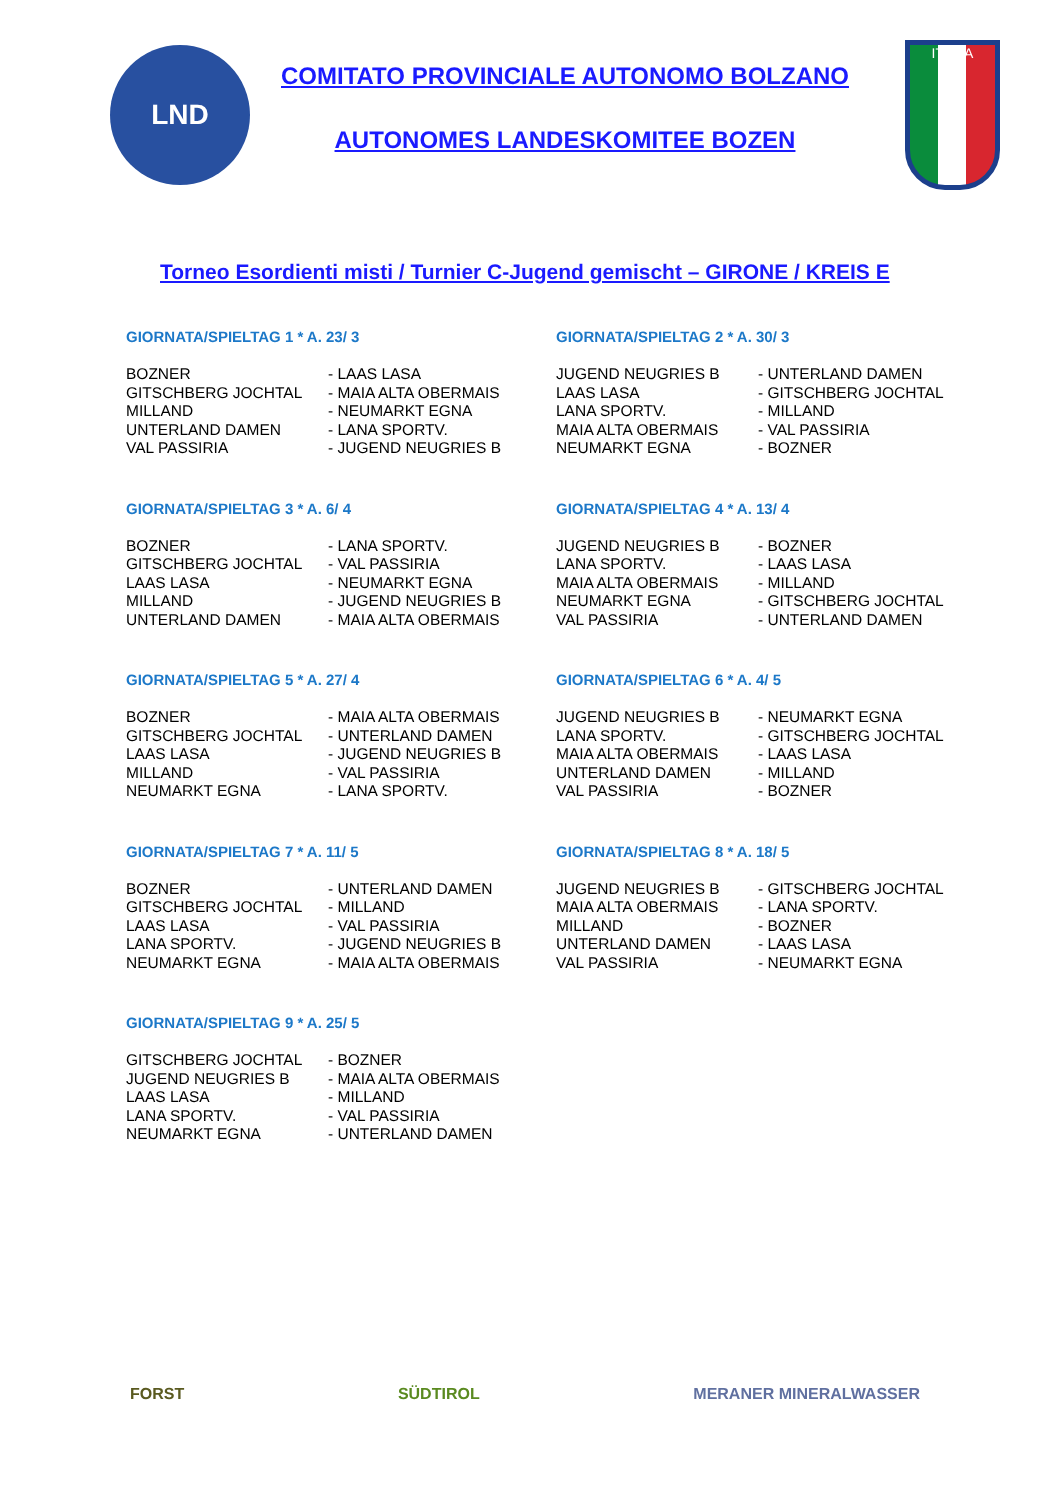LND
COMITATO PROVINCIALE AUTONOMO BOLZANO
AUTONOMES LANDESKOMITEE BOZEN
ITALIA
Torneo Esordienti misti / Turnier C-Jugend gemischt – GIRONE / KREIS E
GIORNATA/SPIELTAG 1 * A. 23/ 3
| BOZNER | - LAAS LASA |
| GITSCHBERG JOCHTAL | - MAIA ALTA OBERMAIS |
| MILLAND | - NEUMARKT EGNA |
| UNTERLAND DAMEN | - LANA SPORTV. |
| VAL PASSIRIA | - JUGEND NEUGRIES B |
GIORNATA/SPIELTAG 2 * A. 30/ 3
| JUGEND NEUGRIES B | - UNTERLAND DAMEN |
| LAAS LASA | - GITSCHBERG JOCHTAL |
| LANA SPORTV. | - MILLAND |
| MAIA ALTA OBERMAIS | - VAL PASSIRIA |
| NEUMARKT EGNA | - BOZNER |
GIORNATA/SPIELTAG 3 * A. 6/ 4
| BOZNER | - LANA SPORTV. |
| GITSCHBERG JOCHTAL | - VAL PASSIRIA |
| LAAS LASA | - NEUMARKT EGNA |
| MILLAND | - JUGEND NEUGRIES B |
| UNTERLAND DAMEN | - MAIA ALTA OBERMAIS |
GIORNATA/SPIELTAG 4 * A. 13/ 4
| JUGEND NEUGRIES B | - BOZNER |
| LANA SPORTV. | - LAAS LASA |
| MAIA ALTA OBERMAIS | - MILLAND |
| NEUMARKT EGNA | - GITSCHBERG JOCHTAL |
| VAL PASSIRIA | - UNTERLAND DAMEN |
GIORNATA/SPIELTAG 5 * A. 27/ 4
| BOZNER | - MAIA ALTA OBERMAIS |
| GITSCHBERG JOCHTAL | - UNTERLAND DAMEN |
| LAAS LASA | - JUGEND NEUGRIES B |
| MILLAND | - VAL PASSIRIA |
| NEUMARKT EGNA | - LANA SPORTV. |
GIORNATA/SPIELTAG 6 * A. 4/ 5
| JUGEND NEUGRIES B | - NEUMARKT EGNA |
| LANA SPORTV. | - GITSCHBERG JOCHTAL |
| MAIA ALTA OBERMAIS | - LAAS LASA |
| UNTERLAND DAMEN | - MILLAND |
| VAL PASSIRIA | - BOZNER |
GIORNATA/SPIELTAG 7 * A. 11/ 5
| BOZNER | - UNTERLAND DAMEN |
| GITSCHBERG JOCHTAL | - MILLAND |
| LAAS LASA | - VAL PASSIRIA |
| LANA SPORTV. | - JUGEND NEUGRIES B |
| NEUMARKT EGNA | - MAIA ALTA OBERMAIS |
GIORNATA/SPIELTAG 8 * A. 18/ 5
| JUGEND NEUGRIES B | - GITSCHBERG JOCHTAL |
| MAIA ALTA OBERMAIS | - LANA SPORTV. |
| MILLAND | - BOZNER |
| UNTERLAND DAMEN | - LAAS LASA |
| VAL PASSIRIA | - NEUMARKT EGNA |
GIORNATA/SPIELTAG 9 * A. 25/ 5
| GITSCHBERG JOCHTAL | - BOZNER |
| JUGEND NEUGRIES B | - MAIA ALTA OBERMAIS |
| LAAS LASA | - MILLAND |
| LANA SPORTV. | - VAL PASSIRIA |
| NEUMARKT EGNA | - UNTERLAND DAMEN |
FORST SÜDTIROL MERANER MINERALWASSER